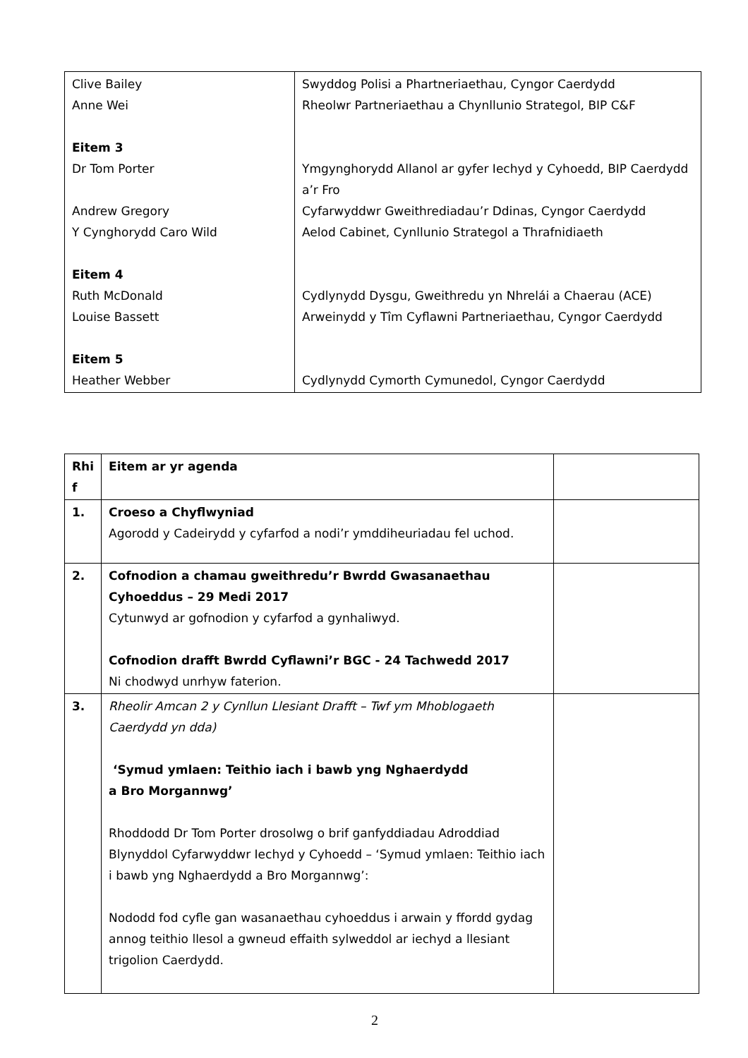| Clive Bailey Anne Wei Eitem 3 Dr Tom Porter Andrew Gregory Y Cynghorydd Caro Wild Eitem 4 Ruth McDonald Louise Bassett Eitem 5 Heather Webber | Swyddog Polisi a Phartneriaethau, Cyngor Caerdydd Rheolwr Partneriaethau a Chynllunio Strategol, BIP C&F Ymgynghorydd Allanol ar gyfer Iechyd y Cyhoedd, BIP Caerdydd a’r Fro Cyfarwyddwr Gweithrediadau’r Ddinas, Cyngor Caerdydd Aelod Cabinet, Cynllunio Strategol a Thrafnidiaeth Cydlynydd Dysgu, Gweithredu yn Nhreláі a Chaerau (ACE) Arweinydd y Tîm Cyflawni Partneriaethau, Cyngor Caerdydd Cydlynydd Cymorth Cymunedol, Cyngor Caerdydd |
| Rhi f | Eitem ar yr agenda | |
| 1. | Croeso a Chyflwyniad Agorodd y Cadeirydd y cyfarfod a nodi’r ymddiheuriadau fel uchod. | |
| 2. | Cofnodion a chamau gweithredu’r Bwrdd Gwasanaethau Cyhoeddus – 29 Medi 2017 Cytunwyd ar gofnodion y cyfarfod a gynhaliwyd. Cofnodion drafft Bwrdd Cyflawni’r BGC - 24 Tachwedd 2017 Ni chodwyd unrhyw faterion. | |
| 3. | Rheolir Amcan 2 y Cynllun Llesiant Drafft – Twf ym Mhoblogaeth Caerdydd yn dda) ‘Symud ymlaen: Teithio iach i bawb yng Nghaerdydd a Bro Morgannwg’ Rhoddodd Dr Tom Porter drosolwg o brif ganfyddiadau Adroddiad Blynyddol Cyfarwyddwr Iechyd y Cyhoedd – ‘Symud ymlaen: Teithio iach i bawb yng Nghaerdydd a Bro Morgannwg’: Nododd fod cyfle gan wasanaethau cyhoeddus i arwain y ffordd gydag annog teithio llesol a gwneud effaith sylweddol ar iechyd a llesiant trigolion Caerdydd. | |
2